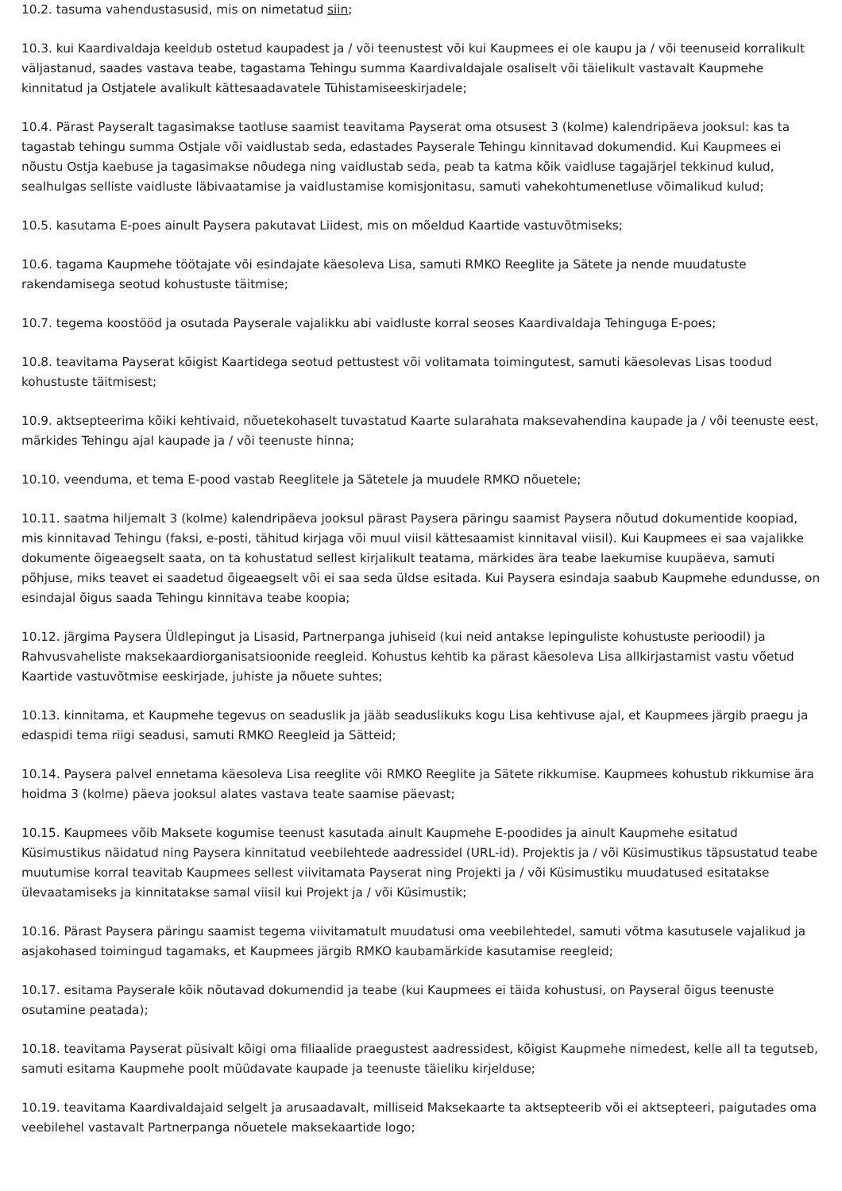10.2. tasuma vahendustasusid, mis on nimetatud siin;
10.3. kui Kaardivaldaja keeldub ostetud kaupadest ja / või teenustest või kui Kaupmees ei ole kaupu ja / või teenuseid korralikult väljastanud, saades vastava teabe, tagastama Tehingu summa Kaardivaldajale osaliselt või täielikult vastavalt Kaupmehe kinnitatud ja Ostjatele avalikult kättesaadavatele Tühistamiseeskirjadele;
10.4. Pärast Payseralt tagasimakse taotluse saamist teavitama Payserat oma otsusest 3 (kolme) kalendripäeva jooksul: kas ta tagastab tehingu summa Ostjale või vaidlustab seda, edastades Payserale Tehingu kinnitavad dokumendid. Kui Kaupmees ei nõustu Ostja kaebuse ja tagasimakse nõudega ning vaidlustab seda, peab ta katma kõik vaidluse tagajärjel tekkinud kulud, sealhulgas selliste vaidluste läbivaatamise ja vaidlustamise komisjonitasu, samuti vahekohtumenetluse võimalikud kulud;
10.5. kasutama E-poes ainult Paysera pakutavat Liidest, mis on mõeldud Kaartide vastuvõtmiseks;
10.6. tagama Kaupmehe töötajate või esindajate käesoleva Lisa, samuti RMKO Reeglite ja Sätete ja nende muudatuste rakendamisega seotud kohustuste täitmise;
10.7. tegema koostööd ja osutada Payserale vajalikku abi vaidluste korral seoses Kaardivaldaja Tehinguga E-poes;
10.8. teavitama Payserat kõigist Kaartidega seotud pettustest või volitamata toimingutest, samuti käesolevas Lisas toodud kohustuste täitmisest;
10.9. aktsepteerima kõiki kehtivaid, nõuetekohaselt tuvastatud Kaarte sularahata maksevahendina kaupade ja / või teenuste eest, märkides Tehingu ajal kaupade ja / või teenuste hinna;
10.10. veenduma, et tema E-pood vastab Reeglitele ja Sätetele ja muudele RMKO nõuetele;
10.11. saatma hiljemalt 3 (kolme) kalendripäeva jooksul pärast Paysera päringu saamist Paysera nõutud dokumentide koopiad, mis kinnitavad Tehingu (faksi, e-posti, tähitud kirjaga või muul viisil kättesaamist kinnitaval viisil). Kui Kaupmees ei saa vajalikke dokumente õigeaegselt saata, on ta kohustatud sellest kirjalikult teatama, märkides ära teabe laekumise kuupäeva, samuti põhjuse, miks teavet ei saadetud õigeaegselt või ei saa seda üldse esitada. Kui Paysera esindaja saabub Kaupmehe edundusse, on esindajal õigus saada Tehingu kinnitava teabe koopia;
10.12. järgima Paysera Üldlepingut ja Lisasid, Partnerpanga juhiseid (kui neid antakse lepinguliste kohustuste perioodil) ja Rahvusvaheliste maksekaardiorganisatsioonide reegleid. Kohustus kehtib ka pärast käesoleva Lisa allkirjastamist vastu võetud Kaartide vastuvõtmise eeskirjade, juhiste ja nõuete suhtes;
10.13. kinnitama, et Kaupmehe tegevus on seaduslik ja jääb seaduslikuks kogu Lisa kehtivuse ajal, et Kaupmees järgib praegu ja edaspidi tema riigi seadusi, samuti RMKO Reegleid ja Sätteid;
10.14. Paysera palvel ennetama käesoleva Lisa reeglite või RMKO Reeglite ja Sätete rikkumise. Kaupmees kohustub rikkumise ära hoidma 3 (kolme) päeva jooksul alates vastava teate saamise päevast;
10.15. Kaupmees võib Maksete kogumise teenust kasutada ainult Kaupmehe E-poodides ja ainult Kaupmehe esitatud Küsimustikus näidatud ning Paysera kinnitatud veebilehtede aadressidel (URL-id). Projektis ja / või Küsimustikus täpsustatud teabe muutumise korral teavitab Kaupmees sellest viivitamata Payserat ning Projekti ja / või Küsimustiku muudatused esitatakse ülevaatamiseks ja kinnitatakse samal viisil kui Projekt ja / või Küsimustik;
10.16. Pärast Paysera päringu saamist tegema viivitamatult muudatusi oma veebilehtedel, samuti võtma kasutusele vajalikud ja asjakohased toimingud tagamaks, et Kaupmees järgib RMKO kaubamärkide kasutamise reegleid;
10.17. esitama Payserale kõik nõutavad dokumendid ja teabe (kui Kaupmees ei täida kohustusi, on Payseral õigus teenuste osutamine peatada);
10.18. teavitama Payserat püsivalt kõigi oma filiaalide praegustest aadressidest, kõigist Kaupmehe nimedest, kelle all ta tegutseb, samuti esitama Kaupmehe poolt müüdavate kaupade ja teenuste täieliku kirjelduse;
10.19. teavitama Kaardivaldajaid selgelt ja arusaadavalt, milliseid Maksekaarte ta aktsepteerib või ei aktsepteeri, paigutades oma veebilehel vastavalt Partnerpanga nõuetele maksekaartide logo;